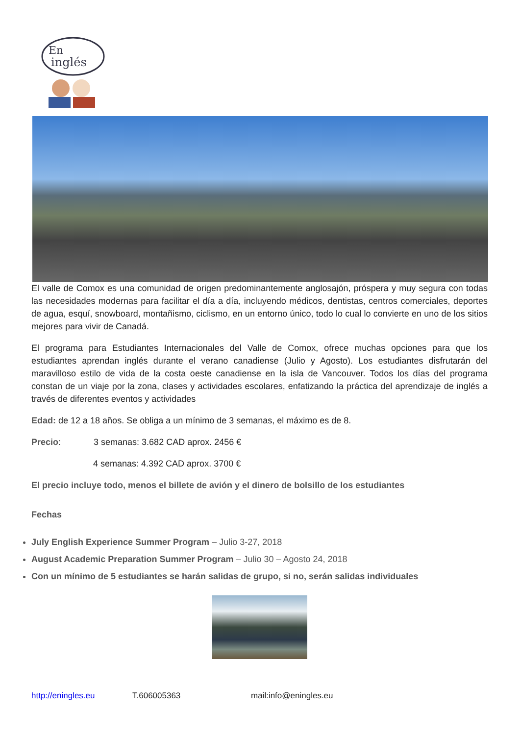En
inglés
El valle de Comox es una comunidad de origen predominantemente anglosajón, próspera y muy segura con todas las necesidades modernas para facilitar el día a día, incluyendo médicos, dentistas, centros comerciales, deportes de agua, esquí, snowboard, montañismo, ciclismo, en un entorno único, todo lo cual lo convierte en uno de los sitios mejores para vivir de Canadá.
El programa para Estudiantes Internacionales del Valle de Comox, ofrece muchas opciones para que los estudiantes aprendan inglés durante el verano canadiense (Julio y Agosto). Los estudiantes disfrutarán del maravilloso estilo de vida de la costa oeste canadiense en la isla de Vancouver. Todos los días del programa constan de un viaje por la zona, clases y actividades escolares, enfatizando la práctica del aprendizaje de inglés a través de diferentes eventos y actividades
Edad: de 12 a 18 años. Se obliga a un mínimo de 3 semanas, el máximo es de 8.
Precio: 3 semanas: 3.682 CAD aprox. 2456 €
4 semanas: 4.392 CAD aprox. 3700 €
El precio incluye todo, menos el billete de avión y el dinero de bolsillo de los estudiantes
Fechas
July English Experience Summer Program – Julio 3-27, 2018
August Academic Preparation Summer Program – Julio 30 – Agosto 24, 2018
Con un mínimo de 5 estudiantes se harán salidas de grupo, si no, serán salidas individuales
http://eningles.eu T.606005363 mail:info@eningles.eu